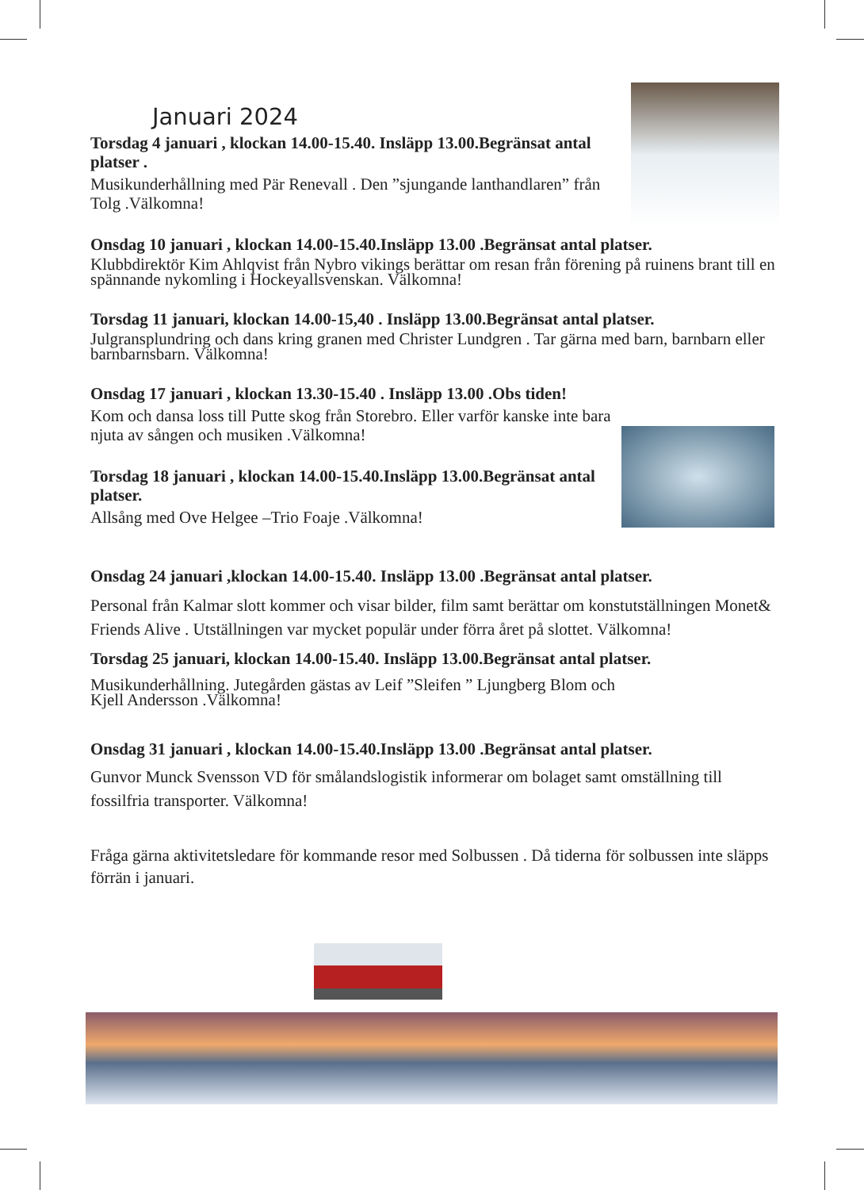Januari 2024
Torsdag 4 januari , klockan 14.00-15.40. Insläpp 13.00.Begränsat antal platser .
Musikunderhållning med Pär Renevall . Den ”sjungande lanthandlaren” från Tolg .Välkomna!
Onsdag 10 januari , klockan 14.00-15.40.Insläpp 13.00 .Begränsat antal platser.
Klubbdirektör Kim Ahlqvist från Nybro vikings berättar om resan från förening på ruinens brant till en spännande nykomling i Hockeyallsvenskan. Välkomna!
Torsdag 11 januari, klockan 14.00-15,40 . Insläpp 13.00.Begränsat antal platser.
Julgransplundring och dans kring granen med Christer Lundgren . Tar gärna med barn, barnbarn eller barnbarnsbarn. Välkomna!
Onsdag 17 januari , klockan 13.30-15.40 . Insläpp 13.00 .Obs tiden!
Kom och dansa loss till Putte skog från Storebro. Eller varför kanske inte bara njuta av sången och musiken .Välkomna!
Torsdag 18 januari , klockan 14.00-15.40.Insläpp 13.00.Begränsat antal platser.
Allsång med Ove Helgee –Trio Foaje .Välkomna!
Onsdag 24 januari ,klockan 14.00-15.40. Insläpp 13.00 .Begränsat antal platser.
Personal från Kalmar slott kommer och visar bilder, film samt berättar om konstutställningen Monet& Friends Alive . Utställningen var mycket populär under förra året på slottet. Välkomna!
Torsdag 25 januari, klockan 14.00-15.40. Insläpp 13.00.Begränsat antal platser.
Musikunderhållning. Jutegården gästas av Leif ”Sleifen ” Ljungberg Blom och
Kjell Andersson .Välkomna!
Onsdag 31 januari , klockan 14.00-15.40.Insläpp 13.00 .Begränsat antal platser.
Gunvor Munck Svensson VD för smålandslogistik informerar om bolaget samt omställning till fossilfria transporter. Välkomna!
Fråga gärna aktivitetsledare för kommande resor med Solbussen . Då tiderna för solbussen inte släpps förrän i januari.